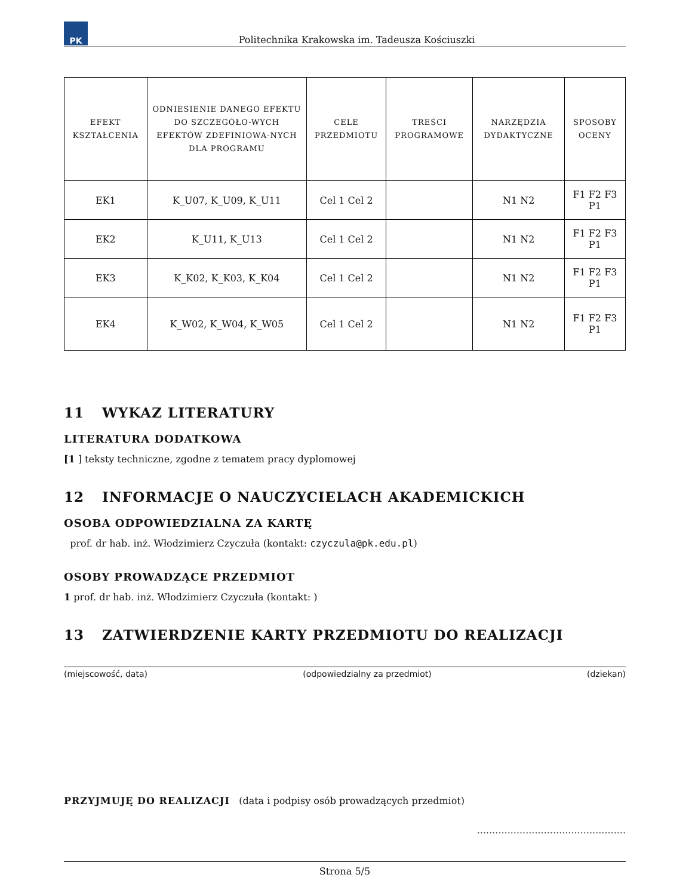PK
Politechnika Krakowska im. Tadeusza Kościuszki
| EFEKT KSZTAŁCENIA | ODNIESIENIE DANEGO EFEKTU DO SZCZEGÓŁO-WYCH EFEKTÓW ZDEFINIOWA-NYCH DLA PROGRAMU | CELE PRZEDMIOTU | TREŚCI PROGRAMOWE | NARZĘDZIA DYDAKTYCZNE | SPOSOBY OCENY |
| --- | --- | --- | --- | --- | --- |
| EK1 | K_U07, K_U09, K_U11 | Cel 1 Cel 2 | | N1 N2 | F1 F2 F3 P1 |
| EK2 | K_U11, K_U13 | Cel 1 Cel 2 | | N1 N2 | F1 F2 F3 P1 |
| EK3 | K_K02, K_K03, K_K04 | Cel 1 Cel 2 | | N1 N2 | F1 F2 F3 P1 |
| EK4 | K_W02, K_W04, K_W05 | Cel 1 Cel 2 | | N1 N2 | F1 F2 F3 P1 |
11 WYKAZ LITERATURY
LITERATURA DODATKOWA
[1 ] teksty techniczne, zgodne z tematem pracy dyplomowej
12 INFORMACJE O NAUCZYCIELACH AKADEMICKICH
OSOBA ODPOWIEDZIALNA ZA KARTĘ
prof. dr hab. inż. Włodzimierz Czyczuła (kontakt: czyczula@pk.edu.pl)
OSOBY PROWADZĄCE PRZEDMIOT
1 prof. dr hab. inż. Włodzimierz Czyczuła (kontakt: )
13 ZATWIERDZENIE KARTY PRZEDMIOTU DO REALIZACJI
(miejscowość, data) (odpowiedzialny za przedmiot) (dziekan)
PRZYJMUJĘ DO REALIZACJI (data i podpisy osób prowadzących przedmiot)
.................................................
Strona 5/5